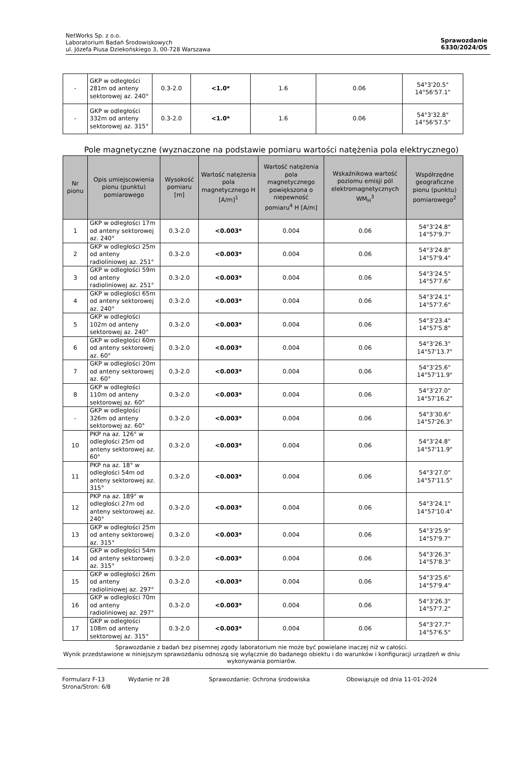NetWorks Sp. z o.o.
Laboratorium Badań Środowiskowych
ul. Józefa Piusa Dziekońskiego 3, 00-728 Warszawa
Sprawozdanie
6330/2024/OS
| - | GKP w odległości 281m od anteny sektorowej az. 240° | 0.3-2.0 | <1.0* | 1.6 | 0.06 | 54°3'20.5" 14°56'57.1" |
| - | GKP w odległości 332m od anteny sektorowej az. 315° | 0.3-2.0 | <1.0* | 1.6 | 0.06 | 54°3'32.8" 14°56'57.5" |
Pole magnetyczne (wyznaczone na podstawie pomiaru wartości natężenia pola elektrycznego)
| Nr pionu | Opis umiejscowienia pionu (punktu) pomiarowego | Wysokość pomiaru [m] | Wartość natężenia pola magnetycznego H [A/m]<sup>1</sup> | Wartość natężenia pola magnetycznego powiększona o niepewność pomiaru<sup>4</sup> H [A/m] | Wskaźnikowa wartość poziomu emisji pól elektromagnetycznych WM<sub>H</sub><sup>3</sup> | Współrzędne geograficzne pionu (punktu) pomiarowego<sup>2</sup> |
| --- | --- | --- | --- | --- | --- | --- |
| 1 | GKP w odległości 17m od anteny sektorowej az. 240° | 0.3-2.0 | <0.003* | 0.004 | 0.06 | 54°3'24.8" 14°57'9.7" |
| 2 | GKP w odległości 25m od anteny radioliniowej az. 251° | 0.3-2.0 | <0.003* | 0.004 | 0.06 | 54°3'24.8" 14°57'9.4" |
| 3 | GKP w odległości 59m od anteny radioliniowej az. 251° | 0.3-2.0 | <0.003* | 0.004 | 0.06 | 54°3'24.5" 14°57'7.6" |
| 4 | GKP w odległości 65m od anteny sektorowej az. 240° | 0.3-2.0 | <0.003* | 0.004 | 0.06 | 54°3'24.1" 14°57'7.6" |
| 5 | GKP w odległości 102m od anteny sektorowej az. 240° | 0.3-2.0 | <0.003* | 0.004 | 0.06 | 54°3'23.4" 14°57'5.8" |
| 6 | GKP w odległości 60m od anteny sektorowej az. 60° | 0.3-2.0 | <0.003* | 0.004 | 0.06 | 54°3'26.3" 14°57'13.7" |
| 7 | GKP w odległości 20m od anteny sektorowej az. 60° | 0.3-2.0 | <0.003* | 0.004 | 0.06 | 54°3'25.6" 14°57'11.9" |
| 8 | GKP w odległości 110m od anteny sektorowej az. 60° | 0.3-2.0 | <0.003* | 0.004 | 0.06 | 54°3'27.0" 14°57'16.2" |
| - | GKP w odległości 326m od anteny sektorowej az. 60° | 0.3-2.0 | <0.003* | 0.004 | 0.06 | 54°3'30.6" 14°57'26.3" |
| 10 | PKP na az. 126° w odległości 25m od anteny sektorowej az. 60° | 0.3-2.0 | <0.003* | 0.004 | 0.06 | 54°3'24.8" 14°57'11.9" |
| 11 | PKP na az. 18° w odległości 54m od anteny sektorowej az. 315° | 0.3-2.0 | <0.003* | 0.004 | 0.06 | 54°3'27.0" 14°57'11.5" |
| 12 | PKP na az. 189° w odległości 27m od anteny sektorowej az. 240° | 0.3-2.0 | <0.003* | 0.004 | 0.06 | 54°3'24.1" 14°57'10.4" |
| 13 | GKP w odległości 25m od anteny sektorowej az. 315° | 0.3-2.0 | <0.003* | 0.004 | 0.06 | 54°3'25.9" 14°57'9.7" |
| 14 | GKP w odległości 54m od anteny sektorowej az. 315° | 0.3-2.0 | <0.003* | 0.004 | 0.06 | 54°3'26.3" 14°57'8.3" |
| 15 | GKP w odległości 26m od anteny radioliniowej az. 297° | 0.3-2.0 | <0.003* | 0.004 | 0.06 | 54°3'25.6" 14°57'9.4" |
| 16 | GKP w odległości 70m od anteny radioliniowej az. 297° | 0.3-2.0 | <0.003* | 0.004 | 0.06 | 54°3'26.3" 14°57'7.2" |
| 17 | GKP w odległości 108m od anteny sektorowej az. 315° | 0.3-2.0 | <0.003* | 0.004 | 0.06 | 54°3'27.7" 14°57'6.5" |
Sprawozdanie z badań bez pisemnej zgody laboratorium nie może być powielane inaczej niż w całości.
Wynik przedstawione w niniejszym sprawozdaniu odnoszą się wyłącznie do badanego obiektu i do warunków i konfiguracji urządzeń w dniu wykonywania pomiarów.
Formularz F-13 Wydanie nr 28 Sprawozdanie: Ochrona środowiska Obowiązuje od dnia 11-01-2024
Strona/Stron: 6/8